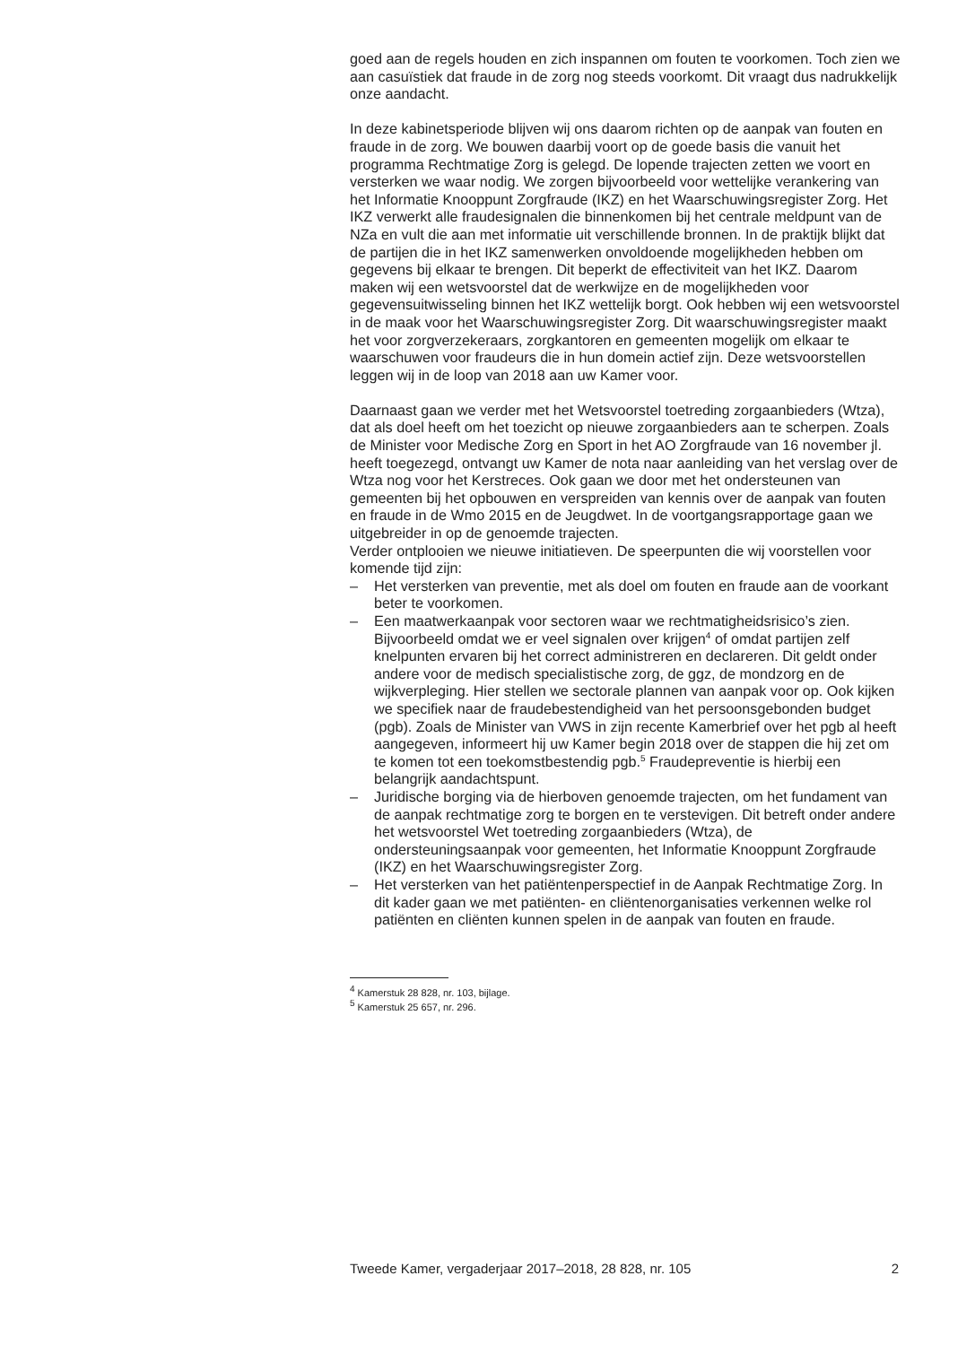goed aan de regels houden en zich inspannen om fouten te voorkomen. Toch zien we aan casuïstiek dat fraude in de zorg nog steeds voorkomt. Dit vraagt dus nadrukkelijk onze aandacht.
In deze kabinetsperiode blijven wij ons daarom richten op de aanpak van fouten en fraude in de zorg. We bouwen daarbij voort op de goede basis die vanuit het programma Rechtmatige Zorg is gelegd. De lopende trajecten zetten we voort en versterken we waar nodig. We zorgen bijvoorbeeld voor wettelijke verankering van het Informatie Knooppunt Zorgfraude (IKZ) en het Waarschuwingsregister Zorg. Het IKZ verwerkt alle fraudesignalen die binnenkomen bij het centrale meldpunt van de NZa en vult die aan met informatie uit verschillende bronnen. In de praktijk blijkt dat de partijen die in het IKZ samenwerken onvoldoende mogelijkheden hebben om gegevens bij elkaar te brengen. Dit beperkt de effectiviteit van het IKZ. Daarom maken wij een wetsvoorstel dat de werkwijze en de mogelijkheden voor gegevensuitwisseling binnen het IKZ wettelijk borgt. Ook hebben wij een wetsvoorstel in de maak voor het Waarschuwingsregister Zorg. Dit waarschuwingsregister maakt het voor zorgverzekeraars, zorgkantoren en gemeenten mogelijk om elkaar te waarschuwen voor fraudeurs die in hun domein actief zijn. Deze wetsvoorstellen leggen wij in de loop van 2018 aan uw Kamer voor.
Daarnaast gaan we verder met het Wetsvoorstel toetreding zorgaanbieders (Wtza), dat als doel heeft om het toezicht op nieuwe zorgaanbieders aan te scherpen. Zoals de Minister voor Medische Zorg en Sport in het AO Zorgfraude van 16 november jl. heeft toegezegd, ontvangt uw Kamer de nota naar aanleiding van het verslag over de Wtza nog voor het Kerstreces. Ook gaan we door met het ondersteunen van gemeenten bij het opbouwen en verspreiden van kennis over de aanpak van fouten en fraude in de Wmo 2015 en de Jeugdwet. In de voortgangsrapportage gaan we uitgebreider in op de genoemde trajecten.
Verder ontplooien we nieuwe initiatieven. De speerpunten die wij voorstellen voor komende tijd zijn:
– Het versterken van preventie, met als doel om fouten en fraude aan de voorkant beter te voorkomen.
– Een maatwerkaanpak voor sectoren waar we rechtmatigheidsrisico’s zien. Bijvoorbeeld omdat we er veel signalen over krijgen<sup>4</sup> of omdat partijen zelf knelpunten ervaren bij het correct administreren en declareren. Dit geldt onder andere voor de medisch specialistische zorg, de ggz, de mondzorg en de wijkverpleging. Hier stellen we sectorale plannen van aanpak voor op. Ook kijken we specifiek naar de fraudebestendigheid van het persoonsgebonden budget (pgb). Zoals de Minister van VWS in zijn recente Kamerbrief over het pgb al heeft aangegeven, informeert hij uw Kamer begin 2018 over de stappen die hij zet om te komen tot een toekomstbestendig pgb.<sup>5</sup> Fraudepreventie is hierbij een belangrijk aandachtspunt.
– Juridische borging via de hierboven genoemde trajecten, om het fundament van de aanpak rechtmatige zorg te borgen en te verstevigen. Dit betreft onder andere het wetsvoorstel Wet toetreding zorgaanbieders (Wtza), de ondersteuningsaanpak voor gemeenten, het Informatie Knooppunt Zorgfraude (IKZ) en het Waarschuwingsregister Zorg.
– Het versterken van het patiëntenperspectief in de Aanpak Rechtmatige Zorg. In dit kader gaan we met patiënten- en cliëntenorganisaties verkennen welke rol patiënten en cliënten kunnen spelen in de aanpak van fouten en fraude.
<sup>4</sup> Kamerstuk 28 828, nr. 103, bijlage.
<sup>5</sup> Kamerstuk 25 657, nr. 296.
Tweede Kamer, vergaderjaar 2017–2018, 28 828, nr. 105 2